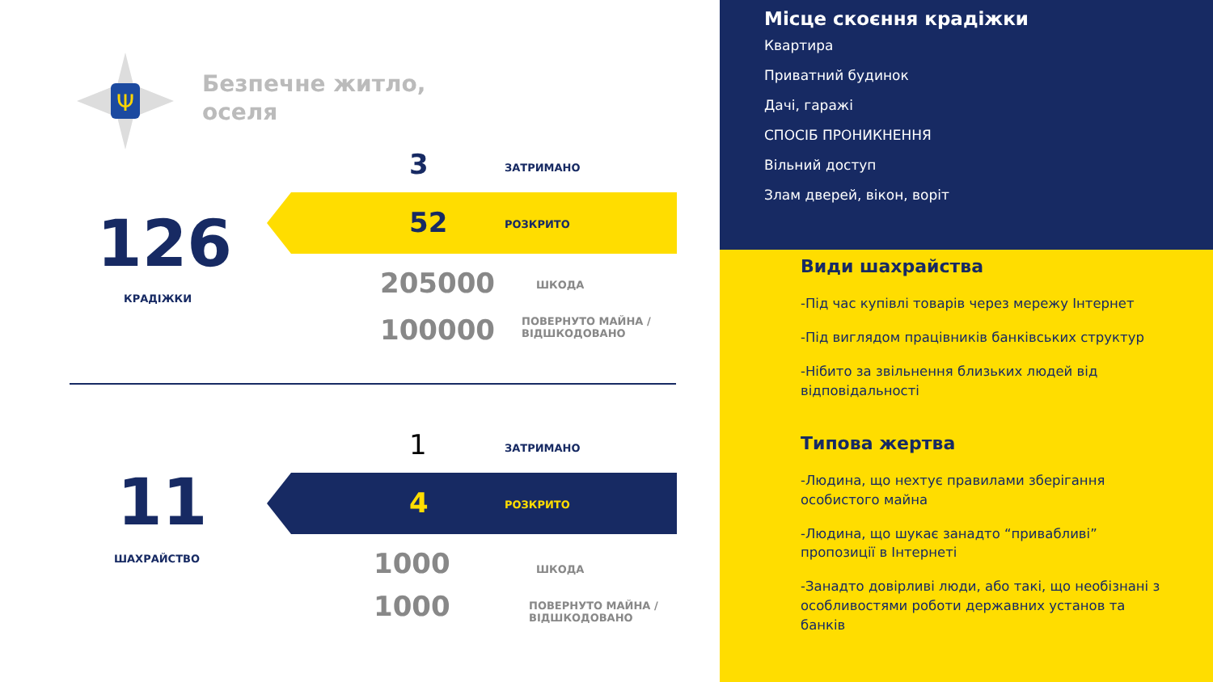Ψ
Безпечне житло,
оселя
126
КРАДІЖКИ
3 ЗАТРИМАНО
52 РОЗКРИТО
205000 ШКОДА
100000
ПОВЕРНУТО МАЙНА /
ВІДШКОДОВАНО
11
ШАХРАЙСТВО
1 ЗАТРИМАНО
4 РОЗКРИТО
1000 ШКОДА
1000
ПОВЕРНУТО МАЙНА /
ВІДШКОДОВАНО
Місце скоєння крадіжки
Квартира
Приватний будинок
Дачі, гаражі
СПОСІБ ПРОНИКНЕННЯ
Вільний доступ
Злам дверей, вікон, воріт
Види шахрайства
-Під час купівлі товарів через мережу Інтернет
-Під виглядом працівників банківських структур
-Нібито за звільнення близьких людей від відповідальності
Типова жертва
-Людина, що нехтує правилами зберігання особистого майна
-Людина, що шукає занадто “привабливі” пропозиції в Інтернеті
-Занадто довірливі люди, або такі, що необізнані з особливостями роботи державних установ та банків